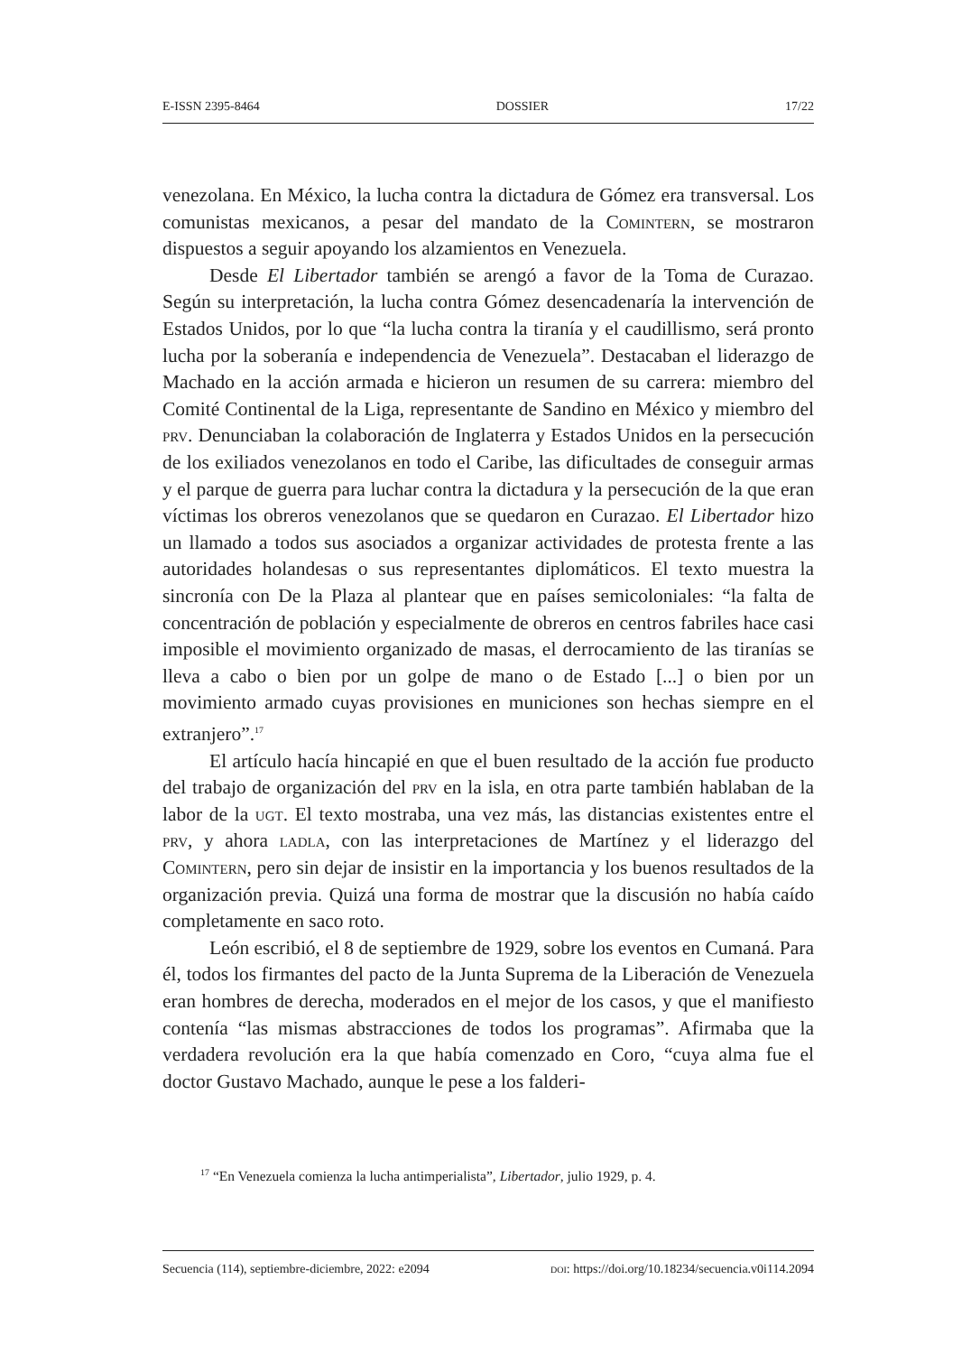E-ISSN 2395-8464 DOSSIER 17/22
venezolana. En México, la lucha contra la dictadura de Gómez era transversal. Los comunistas mexicanos, a pesar del mandato de la Comintern, se mostraron dispuestos a seguir apoyando los alzamientos en Venezuela.
Desde El Libertador también se arengó a favor de la Toma de Curazao. Según su interpretación, la lucha contra Gómez desencadenaría la intervención de Estados Unidos, por lo que “la lucha contra la tiranía y el caudillismo, será pronto lucha por la soberanía e independencia de Venezuela”. Destacaban el liderazgo de Machado en la acción armada e hicieron un resumen de su carrera: miembro del Comité Continental de la Liga, representante de Sandino en México y miembro del prv. Denunciaban la colaboración de Inglaterra y Estados Unidos en la persecución de los exiliados venezolanos en todo el Caribe, las dificultades de conseguir armas y el parque de guerra para luchar contra la dictadura y la persecución de la que eran víctimas los obreros venezolanos que se quedaron en Curazao. El Libertador hizo un llamado a todos sus asociados a organizar actividades de protesta frente a las autoridades holandesas o sus representantes diplomáticos. El texto muestra la sincronía con De la Plaza al plantear que en países semicoloniales: “la falta de concentración de población y especialmente de obreros en centros fabriles hace casi imposible el movimiento organizado de masas, el derrocamiento de las tiranías se lleva a cabo o bien por un golpe de mano o de Estado [...] o bien por un movimiento armado cuyas provisiones en municiones son hechas siempre en el extranjero”.<sup>17</sup>
El artículo hacía hincapié en que el buen resultado de la acción fue producto del trabajo de organización del prv en la isla, en otra parte también hablaban de la labor de la ugt. El texto mostraba, una vez más, las distancias existentes entre el prv, y ahora ladla, con las interpretaciones de Martínez y el liderazgo del Comintern, pero sin dejar de insistir en la importancia y los buenos resultados de la organización previa. Quizá una forma de mostrar que la discusión no había caído completamente en saco roto.
León escribió, el 8 de septiembre de 1929, sobre los eventos en Cumaná. Para él, todos los firmantes del pacto de la Junta Suprema de la Liberación de Venezuela eran hombres de derecha, moderados en el mejor de los casos, y que el manifiesto contenía “las mismas abstracciones de todos los programas”. Afirmaba que la verdadera revolución era la que había comenzado en Coro, “cuya alma fue el doctor Gustavo Machado, aunque le pese a los falderi-
<sup>17</sup> “En Venezuela comienza la lucha antimperialista”, Libertador, julio 1929, p. 4.
Secuencia (114), septiembre-diciembre, 2022: e2094 doi: https://doi.org/10.18234/secuencia.v0i114.2094